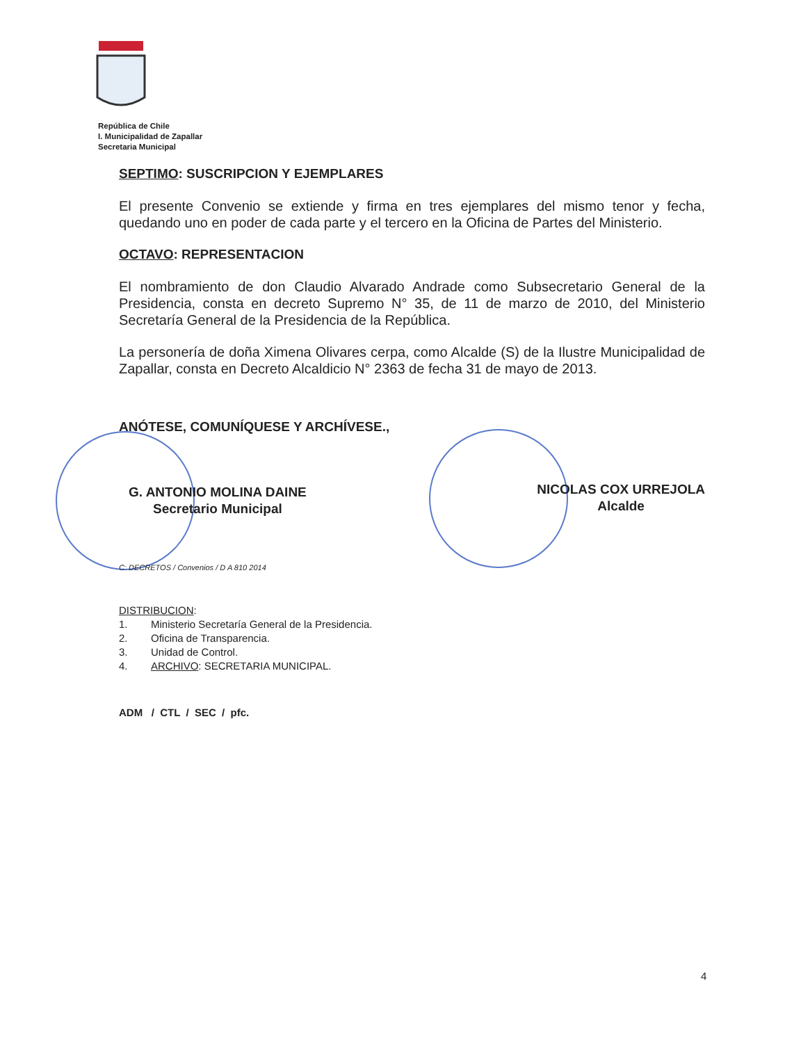República de Chile
I. Municipalidad de Zapallar
Secretaria Municipal
SEPTIMO: SUSCRIPCION Y EJEMPLARES
El presente Convenio se extiende y firma en tres ejemplares del mismo tenor y fecha, quedando uno en poder de cada parte y el tercero en la Oficina de Partes del Ministerio.
OCTAVO: REPRESENTACION
El nombramiento de don Claudio Alvarado Andrade como Subsecretario General de la Presidencia, consta en decreto Supremo N° 35, de 11 de marzo de 2010, del Ministerio Secretaría General de la Presidencia de la República.
La personería de doña Ximena Olivares cerpa, como Alcalde (S) de la Ilustre Municipalidad de Zapallar, consta en Decreto Alcaldicio N° 2363 de fecha 31 de mayo de 2013.
ANÓTESE, COMUNÍQUESE Y ARCHÍVESE.,
G. ANTONIO MOLINA DAINE
Secretario Municipal
NICOLAS COX URREJOLA
Alcalde
C: DECRETOS / Convenios / D A 810 2014
DISTRIBUCION:
1. Ministerio Secretaría General de la Presidencia.
2. Oficina de Transparencia.
3. Unidad de Control.
4. ARCHIVO: SECRETARIA MUNICIPAL.
ADM / CTL / SEC / pfc.
4